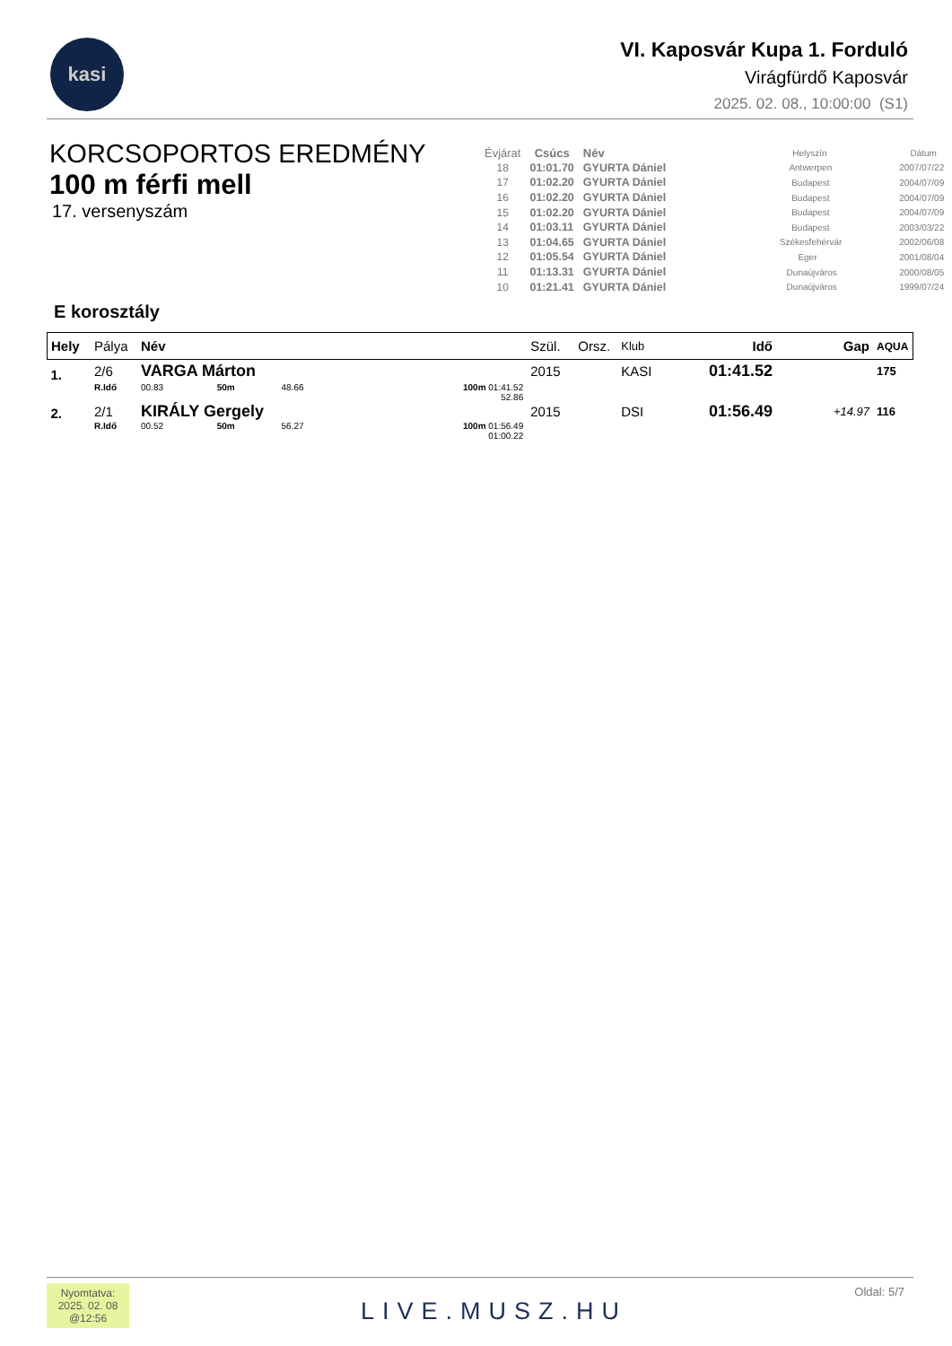kasi
VI. Kaposvár Kupa 1. Forduló
Virágfürdő Kaposvár
2025. 02. 08., 10:00:00 (S1)
KORCSOPORTOS EREDMÉNY
100 m férfi mell
17. versenyszám
| Évjárat | Csúcs | Név | Helyszín | Dátum |
| --- | --- | --- | --- | --- |
| 18 | 01:01.70 | GYURTA Dániel | Antwerpen | 2007/07/22 |
| 17 | 01:02.20 | GYURTA Dániel | Budapest | 2004/07/09 |
| 16 | 01:02.20 | GYURTA Dániel | Budapest | 2004/07/09 |
| 15 | 01:02.20 | GYURTA Dániel | Budapest | 2004/07/09 |
| 14 | 01:03.11 | GYURTA Dániel | Budapest | 2003/03/22 |
| 13 | 01:04.65 | GYURTA Dániel | Székesfehérvár | 2002/06/08 |
| 12 | 01:05.54 | GYURTA Dániel | Eger | 2001/08/04 |
| 11 | 01:13.31 | GYURTA Dániel | Dunaújváros | 2000/08/05 |
| 10 | 01:21.41 | GYURTA Dániel | Dunaújváros | 1999/07/24 |
E korosztály
| Hely | Pálya | Név | | | | Szül. | Orsz. | Klub | Idő | Gap | AQUA |
| --- | --- | --- | --- | --- | --- | --- | --- | --- | --- | --- | --- |
| 1. | 2/6 | VARGA Márton | | | | 2015 | | KASI | 01:41.52 | | 175 |
| | R.Idő | 00.83 | 50m | 48.66 | 100m 01:41.52 52.86 | | | | | | |
| 2. | 2/1 | KIRÁLY Gergely | | | | 2015 | | DSI | 01:56.49 | +14.97 | 116 |
| | R.Idő | 00.52 | 50m | 56.27 | 100m 01:56.49 01:00.22 | | | | | | |
Nyomtatva:
2025. 02. 08
@12:56
LIVE.MUSZ.HU
Oldal: 5/7